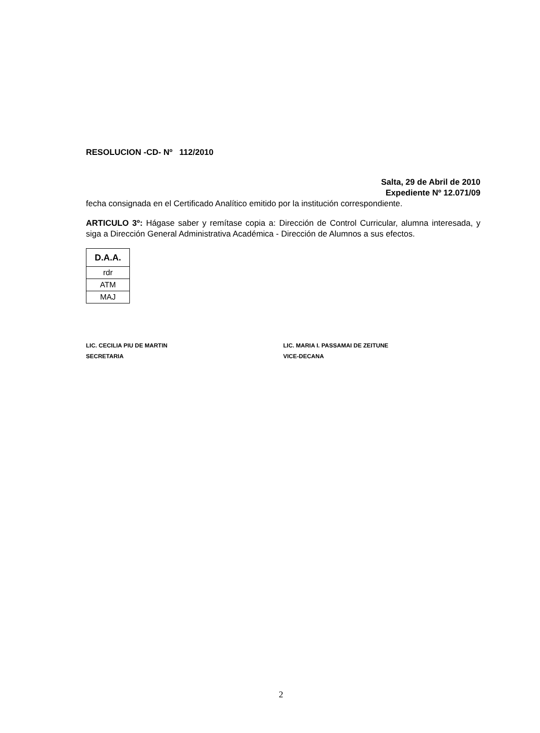RESOLUCION -CD- Nº 112/2010
Salta, 29 de Abril de 2010
Expediente Nº 12.071/09
fecha consignada en el Certificado Analítico emitido por la institución correspondiente.
ARTICULO 3º: Hágase saber y remítase copia a: Dirección de Control Curricular, alumna interesada, y siga a Dirección General Administrativa Académica - Dirección de Alumnos a sus efectos.
| D.A.A. |
| rdr |
| ATM |
| MAJ |
LIC. CECILIA PIU DE MARTIN
SECRETARIA
LIC. MARIA I. PASSAMAI DE ZEITUNE
VICE-DECANA
2